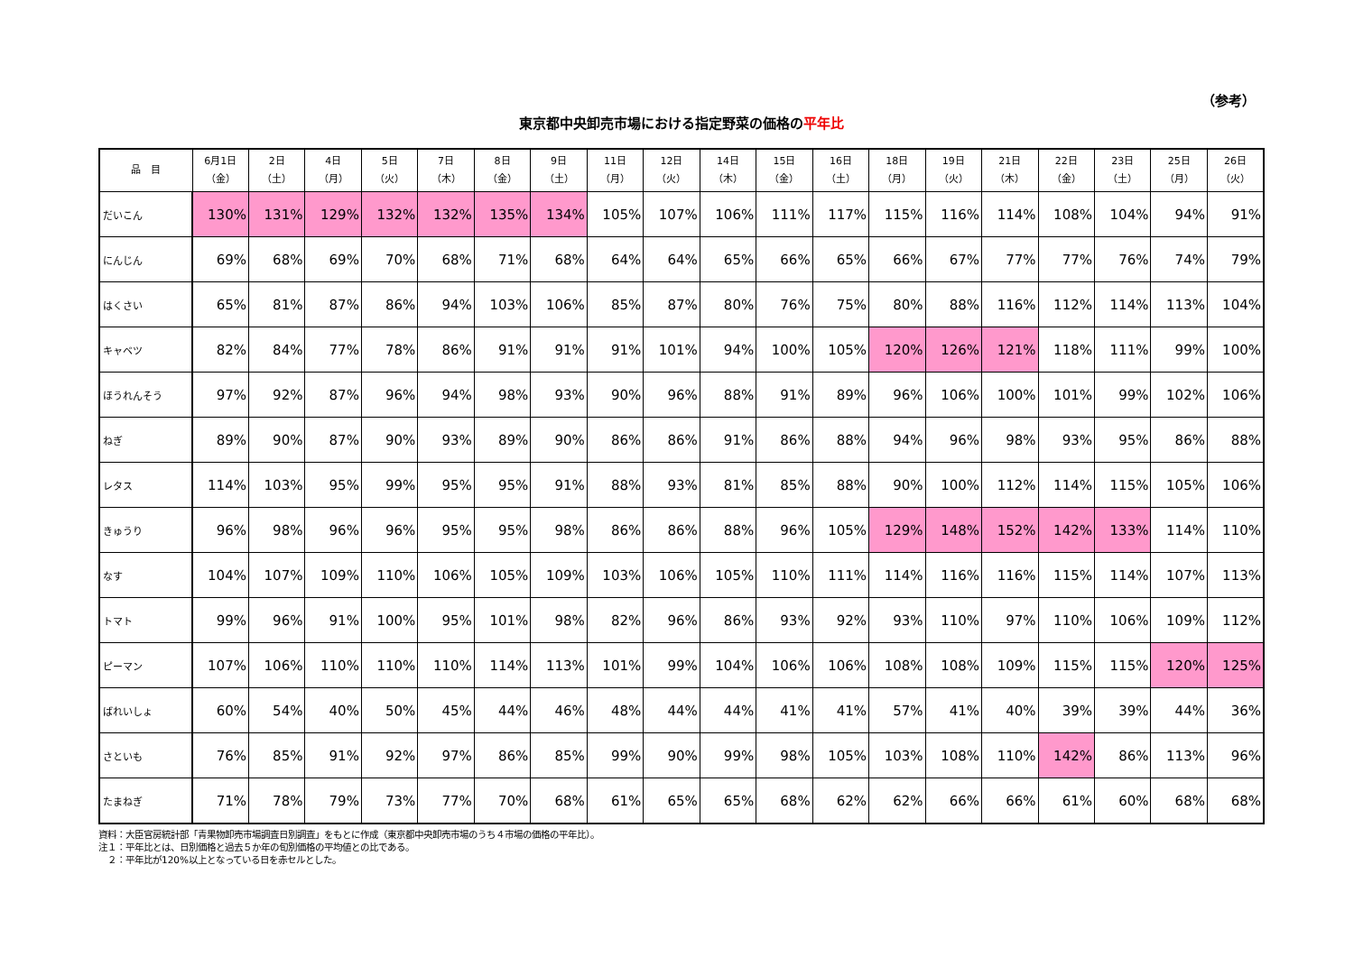（参考）
東京都中央卸売市場における指定野菜の価格の平年比
| 品 目 | 6月1日 （金） | 2日 （土） | 4日 （月） | 5日 （火） | 7日 （木） | 8日 （金） | 9日 （土） | 11日 （月） | 12日 （火） | 14日 （木） | 15日 （金） | 16日 （土） | 18日 （月） | 19日 （火） | 21日 （木） | 22日 （金） | 23日 （土） | 25日 （月） | 26日 （火） |
| --- | --- | --- | --- | --- | --- | --- | --- | --- | --- | --- | --- | --- | --- | --- | --- | --- | --- | --- | --- |
| だいこん | 130% | 131% | 129% | 132% | 132% | 135% | 134% | 105% | 107% | 106% | 111% | 117% | 115% | 116% | 114% | 108% | 104% | 94% | 91% |
| にんじん | 69% | 68% | 69% | 70% | 68% | 71% | 68% | 64% | 64% | 65% | 66% | 65% | 66% | 67% | 77% | 77% | 76% | 74% | 79% |
| はくさい | 65% | 81% | 87% | 86% | 94% | 103% | 106% | 85% | 87% | 80% | 76% | 75% | 80% | 88% | 116% | 112% | 114% | 113% | 104% |
| キャベツ | 82% | 84% | 77% | 78% | 86% | 91% | 91% | 91% | 101% | 94% | 100% | 105% | 120% | 126% | 121% | 118% | 111% | 99% | 100% |
| ほうれんそう | 97% | 92% | 87% | 96% | 94% | 98% | 93% | 90% | 96% | 88% | 91% | 89% | 96% | 106% | 100% | 101% | 99% | 102% | 106% |
| ねぎ | 89% | 90% | 87% | 90% | 93% | 89% | 90% | 86% | 86% | 91% | 86% | 88% | 94% | 96% | 98% | 93% | 95% | 86% | 88% |
| レタス | 114% | 103% | 95% | 99% | 95% | 95% | 91% | 88% | 93% | 81% | 85% | 88% | 90% | 100% | 112% | 114% | 115% | 105% | 106% |
| きゅうり | 96% | 98% | 96% | 96% | 95% | 95% | 98% | 86% | 86% | 88% | 96% | 105% | 129% | 148% | 152% | 142% | 133% | 114% | 110% |
| なす | 104% | 107% | 109% | 110% | 106% | 105% | 109% | 103% | 106% | 105% | 110% | 111% | 114% | 116% | 116% | 115% | 114% | 107% | 113% |
| トマト | 99% | 96% | 91% | 100% | 95% | 101% | 98% | 82% | 96% | 86% | 93% | 92% | 93% | 110% | 97% | 110% | 106% | 109% | 112% |
| ピーマン | 107% | 106% | 110% | 110% | 110% | 114% | 113% | 101% | 99% | 104% | 106% | 106% | 108% | 108% | 109% | 115% | 115% | 120% | 125% |
| ばれいしょ | 60% | 54% | 40% | 50% | 45% | 44% | 46% | 48% | 44% | 44% | 41% | 41% | 57% | 41% | 40% | 39% | 39% | 44% | 36% |
| さといも | 76% | 85% | 91% | 92% | 97% | 86% | 85% | 99% | 90% | 99% | 98% | 105% | 103% | 108% | 110% | 142% | 86% | 113% | 96% |
| たまねぎ | 71% | 78% | 79% | 73% | 77% | 70% | 68% | 61% | 65% | 65% | 68% | 62% | 62% | 66% | 66% | 61% | 60% | 68% | 68% |
資料：大臣官房統計部「青果物卸売市場調査日別調査」をもとに作成（東京都中央卸売市場のうち４市場の価格の平年比）。
注１：平年比とは、日別価格と過去５か年の旬別価格の平均値との比である。
　２：平年比が120%以上となっている日を赤セルとした。